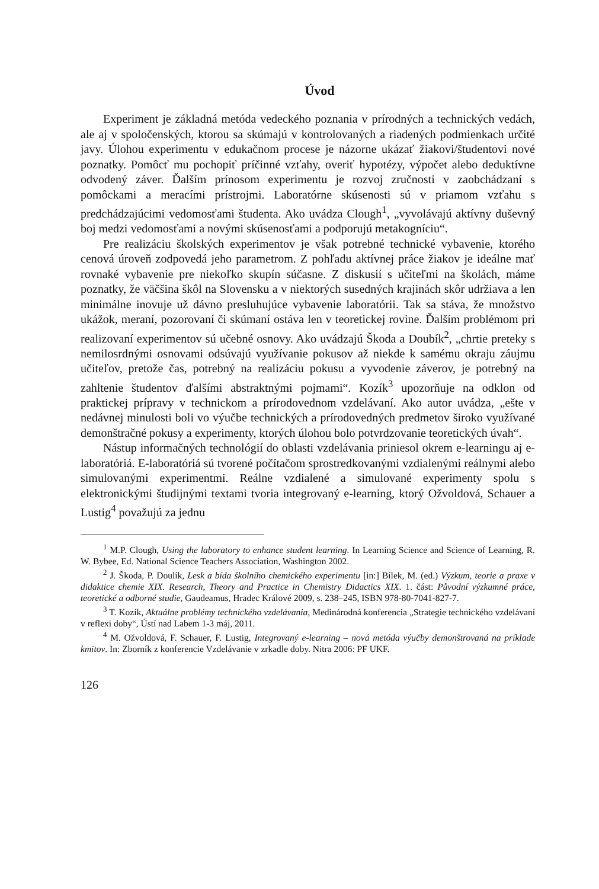Úvod
Experiment je základná metóda vedeckého poznania v prírodných a technických vedách, ale aj v spoločenských, ktorou sa skúmajú v kontrolovaných a riadených podmienkach určité javy. Úlohou experimentu v edukačnom procese je názorne ukázať žiakovi/študentovi nové poznatky. Pomôcť mu pochopiť príčinné vzťahy, overiť hypotézy, výpočet alebo deduktívne odvodený záver. Ďalším prínosom experimentu je rozvoj zručnosti v zaobchádzaní s pomôckami a meracími prístrojmi. Laboratórne skúsenosti sú v priamom vzťahu s predchádzajúcimi vedomosťami študenta. Ako uvádza Clough<sup>1</sup>, „vyvolávajú aktívny duševný boj medzi vedomosťami a novými skúsenosťami a podporujú metakogníciu“.
Pre realizáciu školských experimentov je však potrebné technické vybavenie, ktorého cenová úroveň zodpovedá jeho parametrom. Z pohľadu aktívnej práce žiakov je ideálne mať rovnaké vybavenie pre niekoľko skupín súčasne. Z diskusií s učiteľmi na školách, máme poznatky, že väčšina škôl na Slovensku a v niektorých susedných krajinách skôr udržiava a len minimálne inovuje už dávno presluhujúce vybavenie laboratórii. Tak sa stáva, že množstvo ukážok, meraní, pozorovaní či skúmaní ostáva len v teoretickej rovine. Ďalším problémom pri realizovaní experimentov sú učebné osnovy. Ako uvádzajú Škoda a Doubík<sup>2</sup>, „chrtie preteky s nemilosrdnými osnovami odsúvajú využívanie pokusov až niekde k samému okraju záujmu učiteľov, pretože čas, potrebný na realizáciu pokusu a vyvodenie záverov, je potrebný na zahltenie študentov ďalšími abstraktnými pojmami“. Kozík<sup>3</sup> upozorňuje na odklon od praktickej prípravy v technickom a prírodovednom vzdelávaní. Ako autor uvádza, „ešte v nedávnej minulosti boli vo výučbe technických a prírodovedných predmetov široko využívané demonštračné pokusy a experimenty, ktorých úlohou bolo potvrdzovanie teoretických úvah“.
Nástup informačných technológií do oblasti vzdelávania priniesol okrem e-learningu aj e-laboratóriá. E-laboratóriá sú tvorené počítačom sprostredkovanými vzdialenými reálnymi alebo simulovanými experimentmi. Reálne vzdialené a simulované experimenty spolu s elektronickými študijnými textami tvoria integrovaný e-learning, ktorý Ožvoldová, Schauer a Lustig<sup>4</sup> považujú za jednu
<sup>1</sup> M.P. Clough, Using the laboratory to enhance student learning. In Learning Science and Science of Learning, R. W. Bybee, Ed. National Science Teachers Association, Washington 2002.
<sup>2</sup> J. Škoda, P. Doulík, Lesk a bída školního chemického experimentu [in:] Bílek, M. (ed.) Výzkum, teorie a praxe v didaktice chemie XIX. Research, Theory and Practice in Chemistry Didactics XIX. 1. část: Původní výzkumné práce, teoretické a odborné studie, Gaudeamus, Hradec Králové 2009, s. 238–245, ISBN 978-80-7041-827-7.
<sup>3</sup> T. Kozík, Aktuálne problémy technického vzdelávania, Medinárodná konferencia „Strategie technického vzdelávaní v reflexi doby“, Ústí nad Labem 1-3 máj, 2011.
<sup>4</sup> M. Ožvoldová, F. Schauer, F. Lustig, Integrovaný e-learning – nová metóda výučby demonštrovaná na príklade kmitov. In: Zborník z konferencie Vzdelávanie v zrkadle doby. Nitra 2006: PF UKF.
126